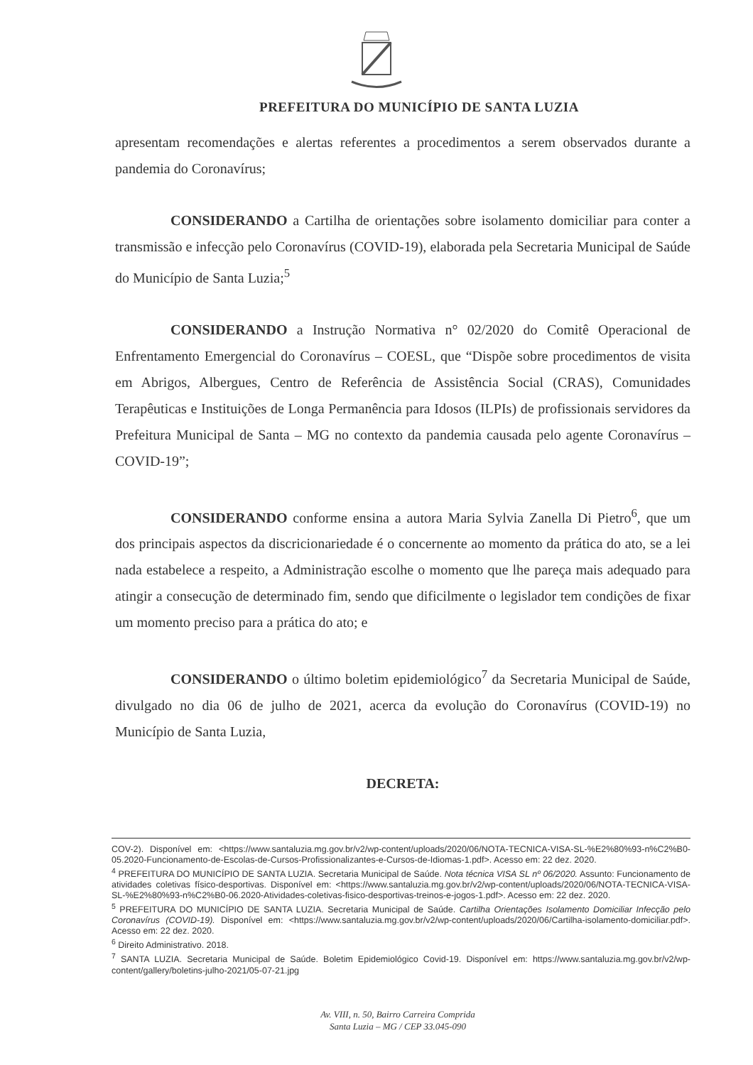PREFEITURA DO MUNICÍPIO DE SANTA LUZIA
apresentam recomendações e alertas referentes a procedimentos a serem observados durante a pandemia do Coronavírus;
CONSIDERANDO a Cartilha de orientações sobre isolamento domiciliar para conter a transmissão e infecção pelo Coronavírus (COVID-19), elaborada pela Secretaria Municipal de Saúde do Município de Santa Luzia;<sup>5</sup>
CONSIDERANDO a Instrução Normativa n° 02/2020 do Comitê Operacional de Enfrentamento Emergencial do Coronavírus – COESL, que “Dispõe sobre procedimentos de visita em Abrigos, Albergues, Centro de Referência de Assistência Social (CRAS), Comunidades Terapêuticas e Instituições de Longa Permanência para Idosos (ILPIs) de profissionais servidores da Prefeitura Municipal de Santa – MG no contexto da pandemia causada pelo agente Coronavírus – COVID-19”;
CONSIDERANDO conforme ensina a autora Maria Sylvia Zanella Di Pietro<sup>6</sup>, que um dos principais aspectos da discricionariedade é o concernente ao momento da prática do ato, se a lei nada estabelece a respeito, a Administração escolhe o momento que lhe pareça mais adequado para atingir a consecução de determinado fim, sendo que dificilmente o legislador tem condições de fixar um momento preciso para a prática do ato; e
CONSIDERANDO o último boletim epidemiológico<sup>7</sup> da Secretaria Municipal de Saúde, divulgado no dia 06 de julho de 2021, acerca da evolução do Coronavírus (COVID-19) no Município de Santa Luzia,
DECRETA:
COV-2). Disponível em: <https://www.santaluzia.mg.gov.br/v2/wp-content/uploads/2020/06/NOTA-TECNICA-VISA-SL-%E2%80%93-n%C2%B0-05.2020-Funcionamento-de-Escolas-de-Cursos-Profissionalizantes-e-Cursos-de-Idiomas-1.pdf>. Acesso em: 22 dez. 2020.
<sup>4</sup> PREFEITURA DO MUNICÍPIO DE SANTA LUZIA. Secretaria Municipal de Saúde. Nota técnica VISA SL nº 06/2020. Assunto: Funcionamento de atividades coletivas físico-desportivas. Disponível em: <https://www.santaluzia.mg.gov.br/v2/wp-content/uploads/2020/06/NOTA-TECNICA-VISA-SL-%E2%80%93-n%C2%B0-06.2020-Atividades-coletivas-fisico-desportivas-treinos-e-jogos-1.pdf>. Acesso em: 22 dez. 2020.
<sup>5</sup> PREFEITURA DO MUNICÍPIO DE SANTA LUZIA. Secretaria Municipal de Saúde. Cartilha Orientações Isolamento Domiciliar Infecção pelo Coronavírus (COVID-19). Disponível em: <https://www.santaluzia.mg.gov.br/v2/wp-content/uploads/2020/06/Cartilha-isolamento-domiciliar.pdf>. Acesso em: 22 dez. 2020.
<sup>6</sup> Direito Administrativo. 2018.
<sup>7</sup> SANTA LUZIA. Secretaria Municipal de Saúde. Boletim Epidemiológico Covid-19. Disponível em: https://www.santaluzia.mg.gov.br/v2/wp-content/gallery/boletins-julho-2021/05-07-21.jpg
Av. VIII, n. 50, Bairro Carreira Comprida
Santa Luzia – MG / CEP 33.045-090